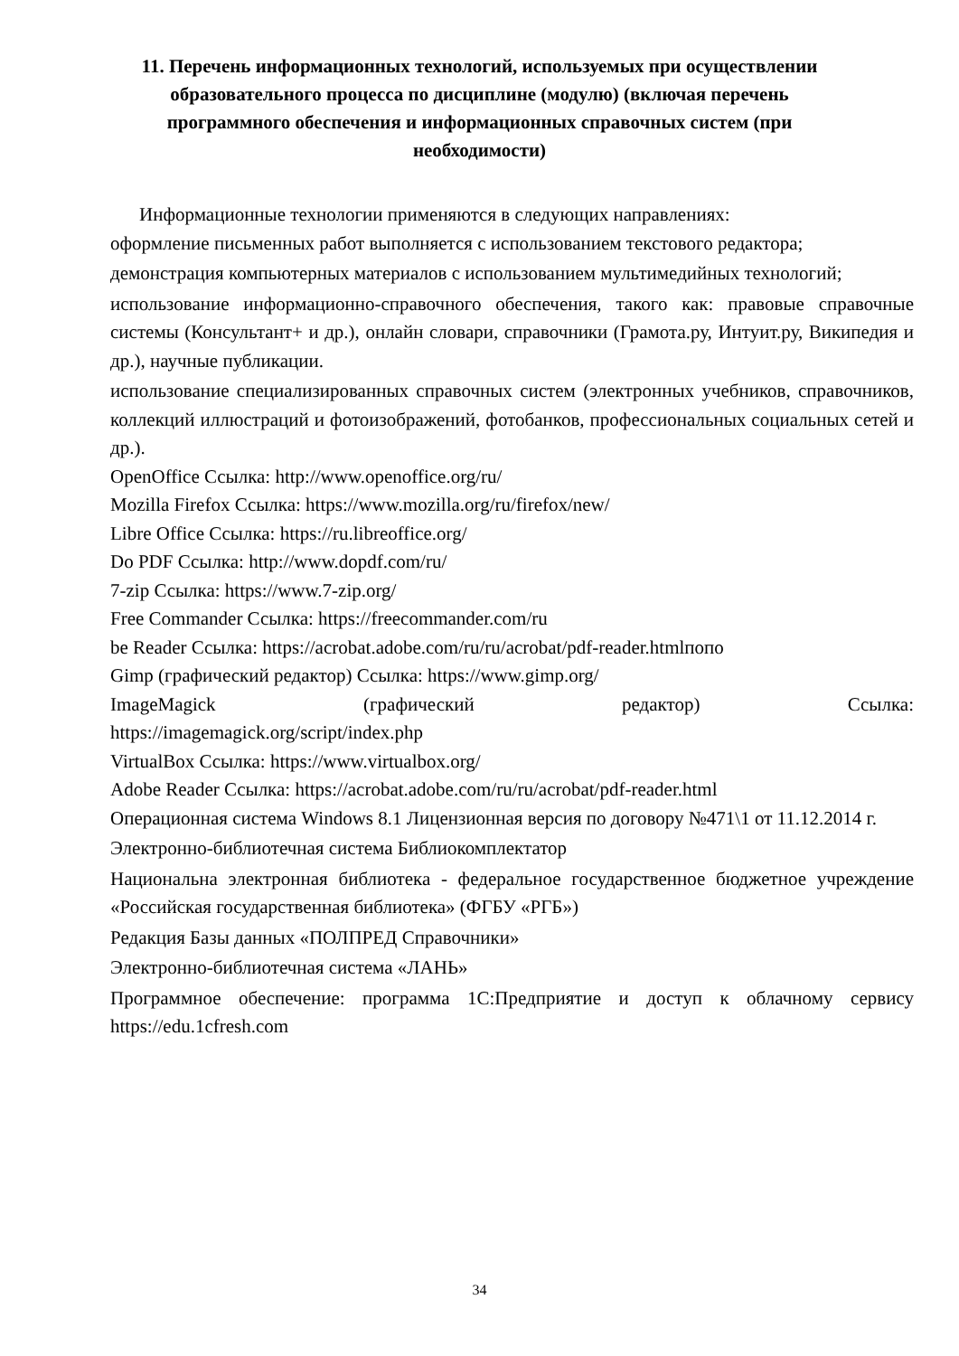11. Перечень информационных технологий, используемых при осуществлении образовательного процесса по дисциплине (модулю) (включая перечень программного обеспечения и информационных справочных систем (при необходимости)
Информационные технологии применяются в следующих направлениях:
оформление письменных работ выполняется с использованием текстового редактора;
демонстрация компьютерных материалов с использованием мультимедийных технологий;
использование информационно-справочного обеспечения, такого как: правовые справочные системы (Консультант+ и др.), онлайн словари, справочники (Грамота.ру, Интуит.ру, Википедия и др.), научные публикации.
использование специализированных справочных систем (электронных учебников, справочников, коллекций иллюстраций и фотоизображений, фотобанков, профессиональных социальных сетей и др.).
OpenOffice Ссылка: http://www.openoffice.org/ru/
Mozilla Firefox Ссылка: https://www.mozilla.org/ru/firefox/new/
Libre Office Ссылка: https://ru.libreoffice.org/
Do PDF Ссылка: http://www.dopdf.com/ru/
7-zip Ссылка: https://www.7-zip.org/
Free Commander Ссылка: https://freecommander.com/ru
be Reader Ссылка: https://acrobat.adobe.com/ru/ru/acrobat/pdf-reader.htmlпопо
Gimp (графический редактор) Ссылка: https://www.gimp.org/
ImageMagick (графический редактор) Ссылка:
https://imagemagick.org/script/index.php
VirtualBox Ссылка: https://www.virtualbox.org/
Adobe Reader Ссылка: https://acrobat.adobe.com/ru/ru/acrobat/pdf-reader.html
Операционная система Windows 8.1 Лицензионная версия по договору №471\1 от 11.12.2014 г.
Электронно-библиотечная система Библиокомплектатор
Национальна электронная библиотека - федеральное государственное бюджетное учреждение «Российская государственная библиотека» (ФГБУ «РГБ»)
Редакция Базы данных «ПОЛПРЕД Справочники»
Электронно-библиотечная система «ЛАНЬ»
Программное обеспечение: программа 1С:Предприятие и доступ к облачному сервису https://edu.1cfresh.com
34